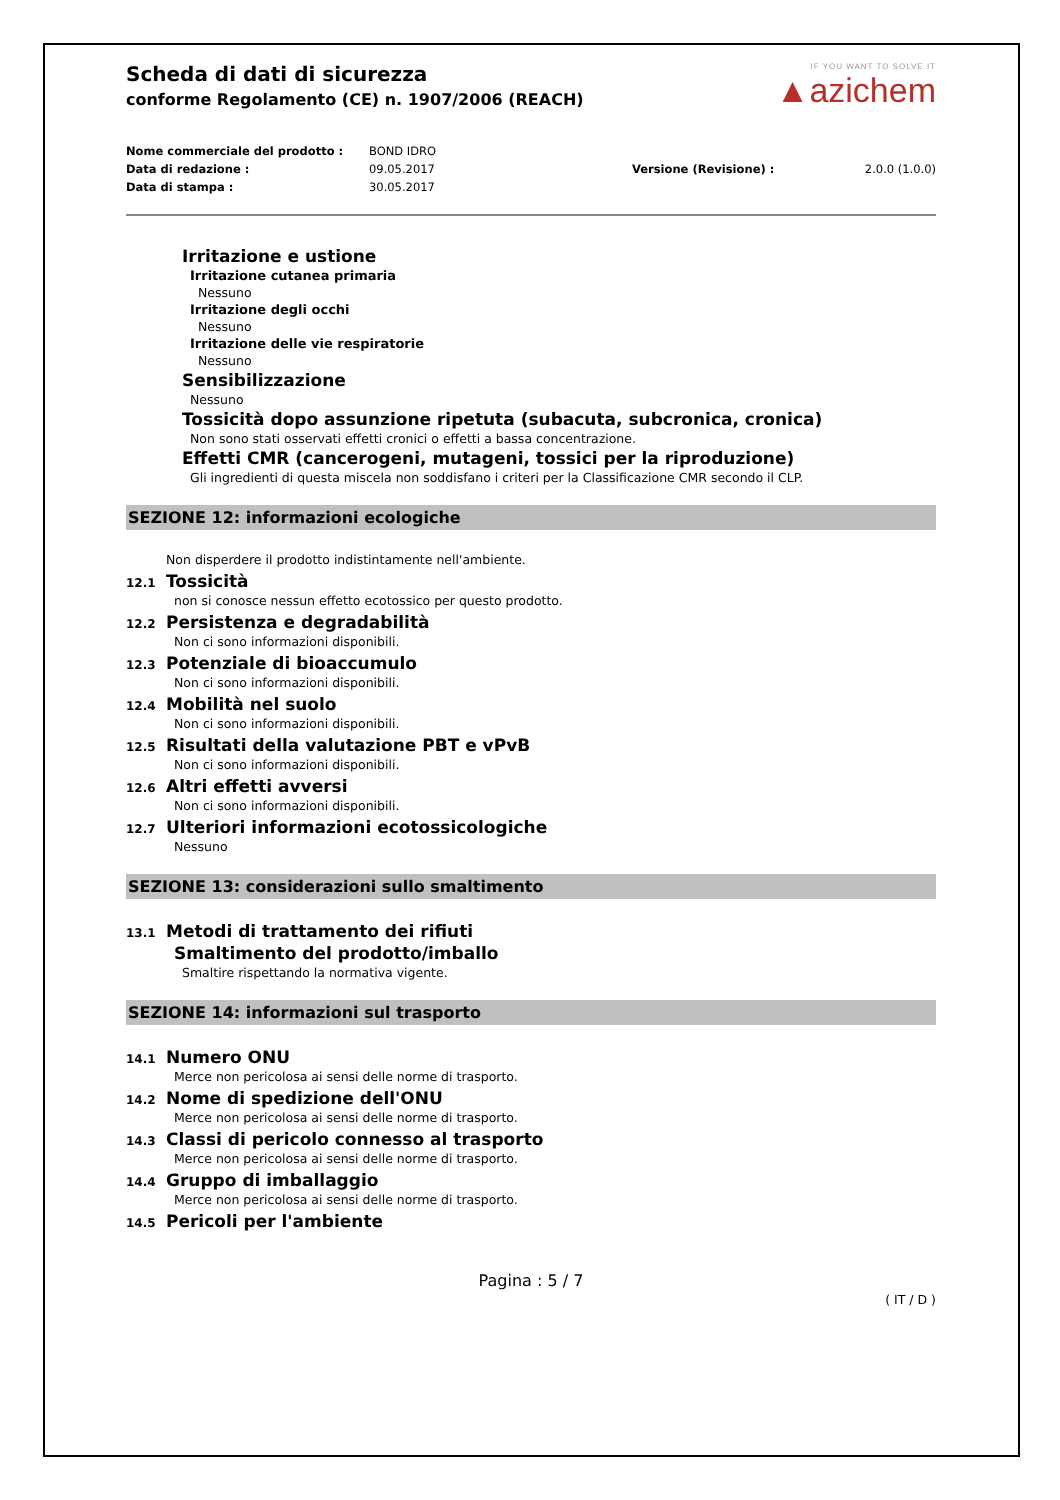Scheda di dati di sicurezza
conforme Regolamento (CE) n. 1907/2006 (REACH)
IF YOU WANT TO SOLVE IT
▲azichem
Nome commerciale del prodotto : BOND IDRO Data di redazione : 09.05.2017 Versione (Revisione) : 2.0.0 (1.0.0) Data di stampa : 30.05.2017
Irritazione e ustione
Irritazione cutanea primaria
Nessuno
Irritazione degli occhi
Nessuno
Irritazione delle vie respiratorie
Nessuno
Sensibilizzazione
Nessuno
Tossicità dopo assunzione ripetuta (subacuta, subcronica, cronica)
Non sono stati osservati effetti cronici o effetti a bassa concentrazione.
Effetti CMR (cancerogeni, mutageni, tossici per la riproduzione)
Gli ingredienti di questa miscela non soddisfano i criteri per la Classificazione CMR secondo il CLP.
SEZIONE 12: informazioni ecologiche
Non disperdere il prodotto indistintamente nell'ambiente.
12.1 Tossicità
non si conosce nessun effetto ecotossico per questo prodotto.
12.2 Persistenza e degradabilità
Non ci sono informazioni disponibili.
12.3 Potenziale di bioaccumulo
Non ci sono informazioni disponibili.
12.4 Mobilità nel suolo
Non ci sono informazioni disponibili.
12.5 Risultati della valutazione PBT e vPvB
Non ci sono informazioni disponibili.
12.6 Altri effetti avversi
Non ci sono informazioni disponibili.
12.7 Ulteriori informazioni ecotossicologiche
Nessuno
SEZIONE 13: considerazioni sullo smaltimento
13.1 Metodi di trattamento dei rifiuti
Smaltimento del prodotto/imballo
Smaltire rispettando la normativa vigente.
SEZIONE 14: informazioni sul trasporto
14.1 Numero ONU
Merce non pericolosa ai sensi delle norme di trasporto.
14.2 Nome di spedizione dell'ONU
Merce non pericolosa ai sensi delle norme di trasporto.
14.3 Classi di pericolo connesso al trasporto
Merce non pericolosa ai sensi delle norme di trasporto.
14.4 Gruppo di imballaggio
Merce non pericolosa ai sensi delle norme di trasporto.
14.5 Pericoli per l'ambiente
Pagina : 5 / 7
( IT / D )